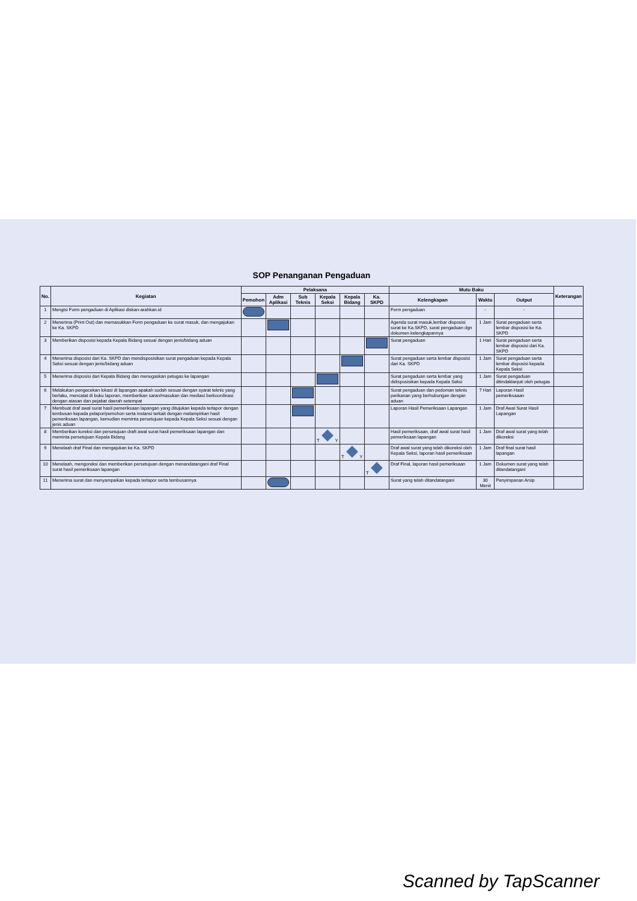SOP Penanganan Pengaduan
| No. | Kegiatan | Pelaksana | | | | | | Mutu Baku | | | Keterangan |
| --- | --- | --- | --- | --- | --- | --- | --- | --- | --- | --- | --- |
| | | Pemohon | Adm Aplikasi | Sub Teknis | Kepala Seksi | Kepala Bidang | Ka. SKPD | Kelengkapan | Waktu | Output | |
| 1 | Mengisi Form pengaduan di Aplikasi diskan-arahkan.id | | | | | | | Form pengaduan | - | - | |
| 2 | Menerima (Print Out) dan memasukkan Form pengaduan ke surat masuk, dan mengajukan ke Ka. SKPD | | | | | | | Agenda surat masuk,lembar disposisi surat ke Ka.SKPD, surat pengaduan dgn dokumen kelengkapannya | 1 Jam | Surat pengaduan serta lembar disposisi ke Ka. SKPD | |
| 3 | Memberikan disposisi kepada Kepala Bidang sesuai dengan jenis/bidang aduan | | | | | | | Surat pengaduan | 1 Hari | Surat pengaduan serta lembar disposisi dari Ka. SKPD | |
| 4 | Menerima disposisi dari Ka. SKPD dan mendisposisikan surat pengaduan kepada Kepala Seksi sesuai dengan jenis/bidang aduan | | | | | | | Surat pengaduan serta lembar disposisi dari Ka. SKPD | 1 Jam | Surat pengaduan serta lembar disposisi kepada Kepala Seksi | |
| 5 | Menerima disposisi dari Kepala Bidang dan menugaskan petugas ke lapangan | | | | | | | Surat pengaduan serta lembar yang didisposisikan kepada Kepala Seksi | 1 Jam | Surat pengaduan ditindaklanjuti oleh petugas | |
| 6 | Melakukan pengecekan lokasi di lapangan apakah sudah sesuai dengan syarat teknis yang berlaku, mencatat di buku laporan, memberikan saran/masukan dan mediasi berkoordinasi dengan atasan dan pejabat daerah setempat | | | | | | | Surat pengaduan dan pedoman teknis perikanan yang berhubungan dengan aduan | 7 Hari | Laporan Hasil pemeriksaaan | |
| 7 | Membuat draf awal surat hasil pemeriksaan lapangan yang ditujukan kepada terlapor dengan tembusan kepada pelapor/pemohon serta instansi terkait dengan melampirkan hasil pemeriksaan lapangan, kemudian meminta persetujuan kepada Kepala Seksi sesuai dengan jenis aduan | | | | | | | Laporan Hasil Pemeriksaan Lapangan | 1 Jam | Draf Awal Surat Hasil Lapangan | |
| 8 | Memberikan koreksi dan persetujuan draft awal surat hasil pemeriksaan lapangan dan meminta persetujuan Kepala Bidang | | | | T Y | | | Hasil pemeriksaan, draf awal surat hasil pemeriksaan lapangan | 1 Jam | Draf awal surat yang telah dikoreksi | |
| 9 | Menelaah draf Final dan mengajukan ke Ka. SKPD | | | | | T Y | | Draf awal surat yang telah dikoreksi oleh Kepala Seksi, laporan hasil pemeriksaan | 1 Jam | Draf final surat hasil lapangan | |
| 10 | Menelaah, mengoreksi dan memberikan persetujuan dengan menandatangani draf Final surat hasil pemeriksaan lapangan | | | | | | T | Draf Final, laporan hasil pemeriksaan | 1 Jam | Dokumen surat yang telah ditandatangani | |
| 11 | Menerima surat dan menyampaikan kepada terlapor serta tembusannya | | | | | | | Surat yang telah ditandatangani | 30 Menit | Penyimpanan Arsip | |
Scanned by TapScanner